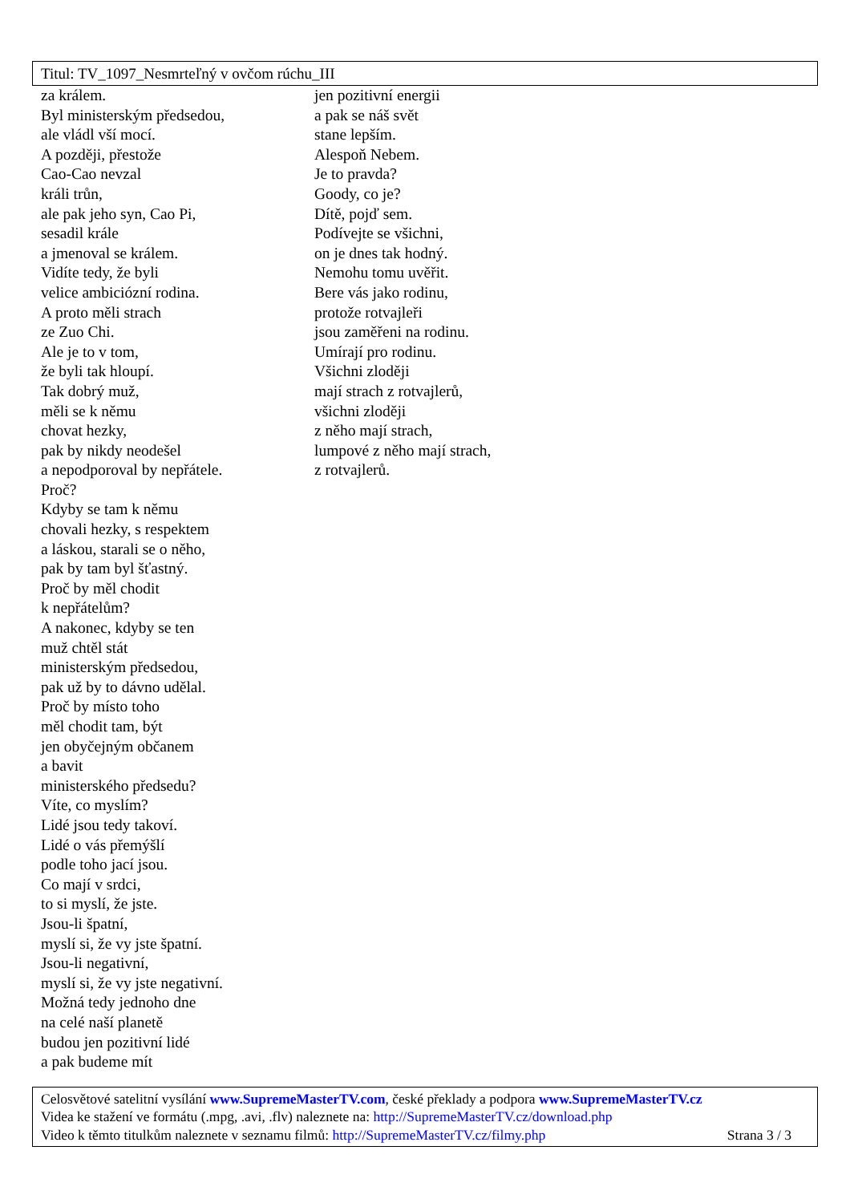Titul: TV_1097_Nesmrteľný v ovčom rúchu_III
za králem.
Byl ministerským předsedou,
ale vládl vší mocí.
A později, přestože
Cao-Cao nevzal
králi trůn,
ale pak jeho syn, Cao Pi,
sesadil krále
a jmenoval se králem.
Vidíte tedy, že byli
velice ambiciózní rodina.
A proto měli strach
ze Zuo Chi.
Ale je to v tom,
že byli tak hloupí.
Tak dobrý muž,
měli se k němu
chovat hezky,
pak by nikdy neodešel
a nepodporoval by nepřátele.
Proč?
Kdyby se tam k němu
chovali hezky, s respektem
a láskou, starali se o něho,
pak by tam byl šťastný.
Proč by měl chodit
k nepřátelům?
A nakonec, kdyby se ten
muž chtěl stát
ministerským předsedou,
pak už by to dávno udělal.
Proč by místo toho
měl chodit tam, být
jen obyčejným občanem
a bavit
ministerského předsedu?
Víte, co myslím?
Lidé jsou tedy takoví.
Lidé o vás přemýšlí
podle toho jací jsou.
Co mají v srdci,
to si myslí, že jste.
Jsou-li špatní,
myslí si, že vy jste špatní.
Jsou-li negativní,
myslí si, že vy jste negativní.
Možná tedy jednoho dne
na celé naší planetě
budou jen pozitivní lidé
a pak budeme mít
jen pozitivní energii
a pak se náš svět
stane lepším.
Alespoň Nebem.
Je to pravda?
Goody, co je?
Dítě, pojď sem.
Podívejte se všichni,
on je dnes tak hodný.
Nemohu tomu uvěřit.
Bere vás jako rodinu,
protože rotvajleři
jsou zaměřeni na rodinu.
Umírají pro rodinu.
Všichni zloději
mají strach z rotvajlerů,
všichni zloději
z něho mají strach,
lumpové z něho mají strach,
z rotvajlerů.
Celosvětové satelitní vysílání www.SupremeMasterTV.com, české překlady a podpora www.SupremeMasterTV.cz
Videa ke stažení ve formátu (.mpg, .avi, .flv) naleznete na: http://SupremeMasterTV.cz/download.php
Video k těmto titulkům naleznete v seznamu filmů: http://SupremeMasterTV.cz/filmy.php Strana 3 / 3